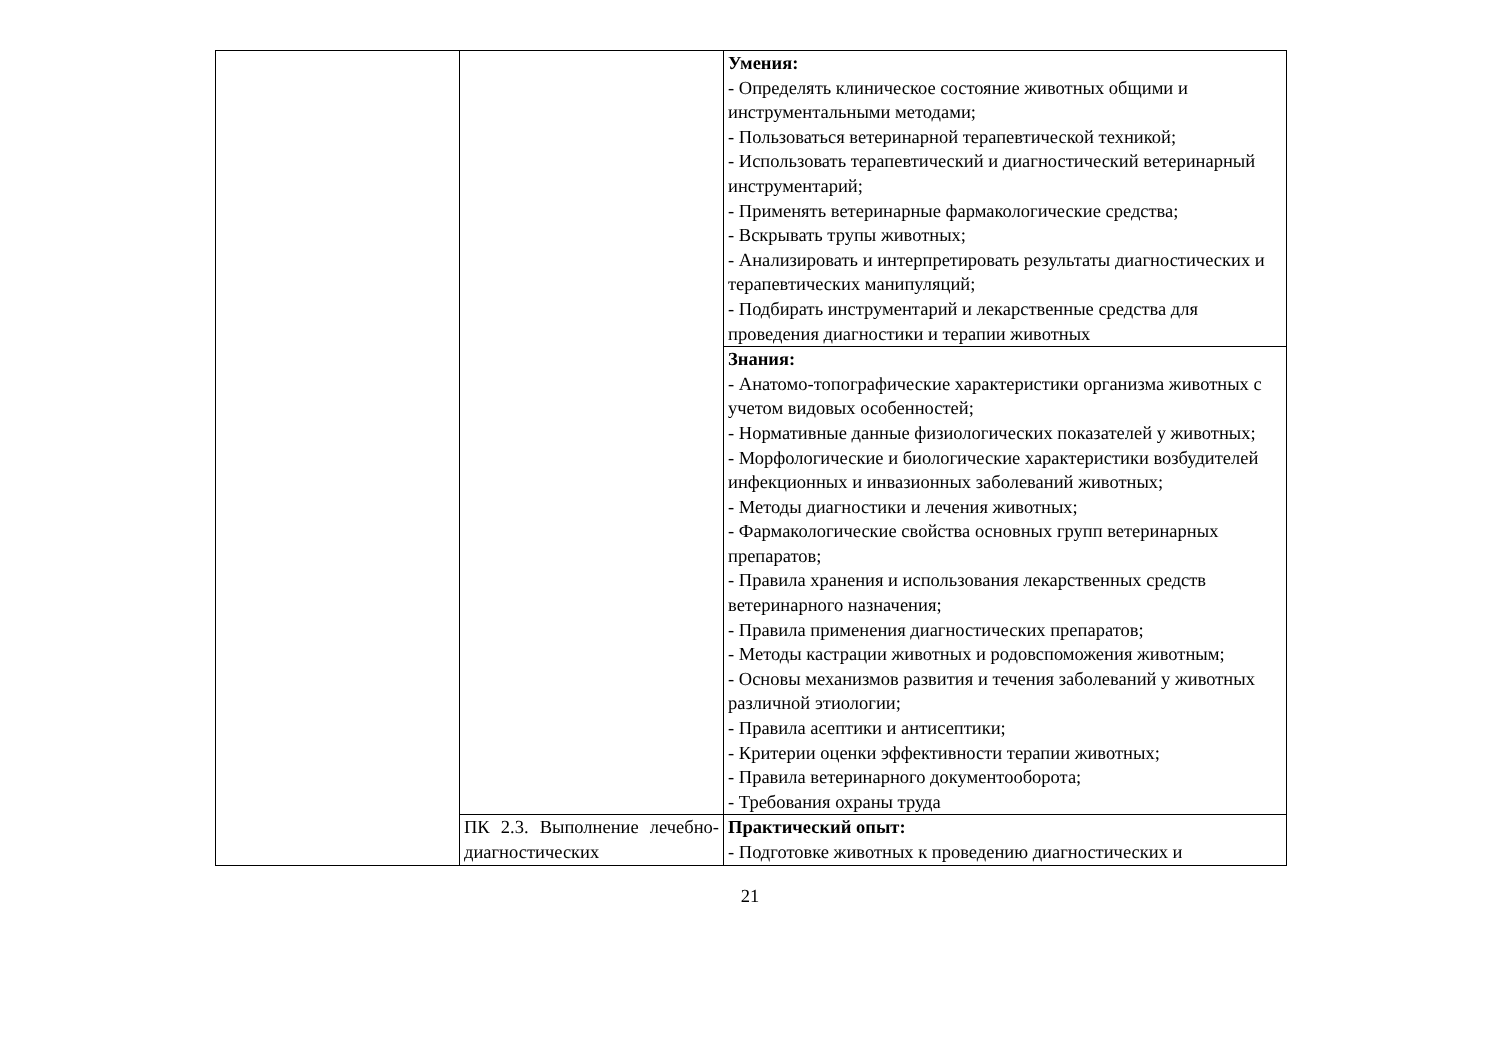| | | Умения: - Определять клиническое состояние животных общими и инструментальными методами; - Пользоваться ветеринарной терапевтической техникой; - Использовать терапевтический и диагностический ветеринарный инструментарий; - Применять ветеринарные фармакологические средства; - Вскрывать трупы животных; - Анализировать и интерпретировать результаты диагностических и терапевтических манипуляций; - Подбирать инструментарий и лекарственные средства для проведения диагностики и терапии животных |
| | | Знания: - Анатомо-топографические характеристики организма животных с учетом видовых особенностей; - Нормативные данные физиологических показателей у животных; - Морфологические и биологические характеристики возбудителей инфекционных и инвазионных заболеваний животных; - Методы диагностики и лечения животных; - Фармакологические свойства основных групп ветеринарных препаратов; - Правила хранения и использования лекарственных средств ветеринарного назначения; - Правила применения диагностических препаратов; - Методы кастрации животных и родовспоможения животным; - Основы механизмов развития и течения заболеваний у животных различной этиологии; - Правила асептики и антисептики; - Критерии оценки эффективности терапии животных; - Правила ветеринарного документооборота; - Требования охраны труда |
| | ПК 2.3. Выполнение лечебно-диагностических | Практический опыт: - Подготовке животных к проведению диагностических и |
21